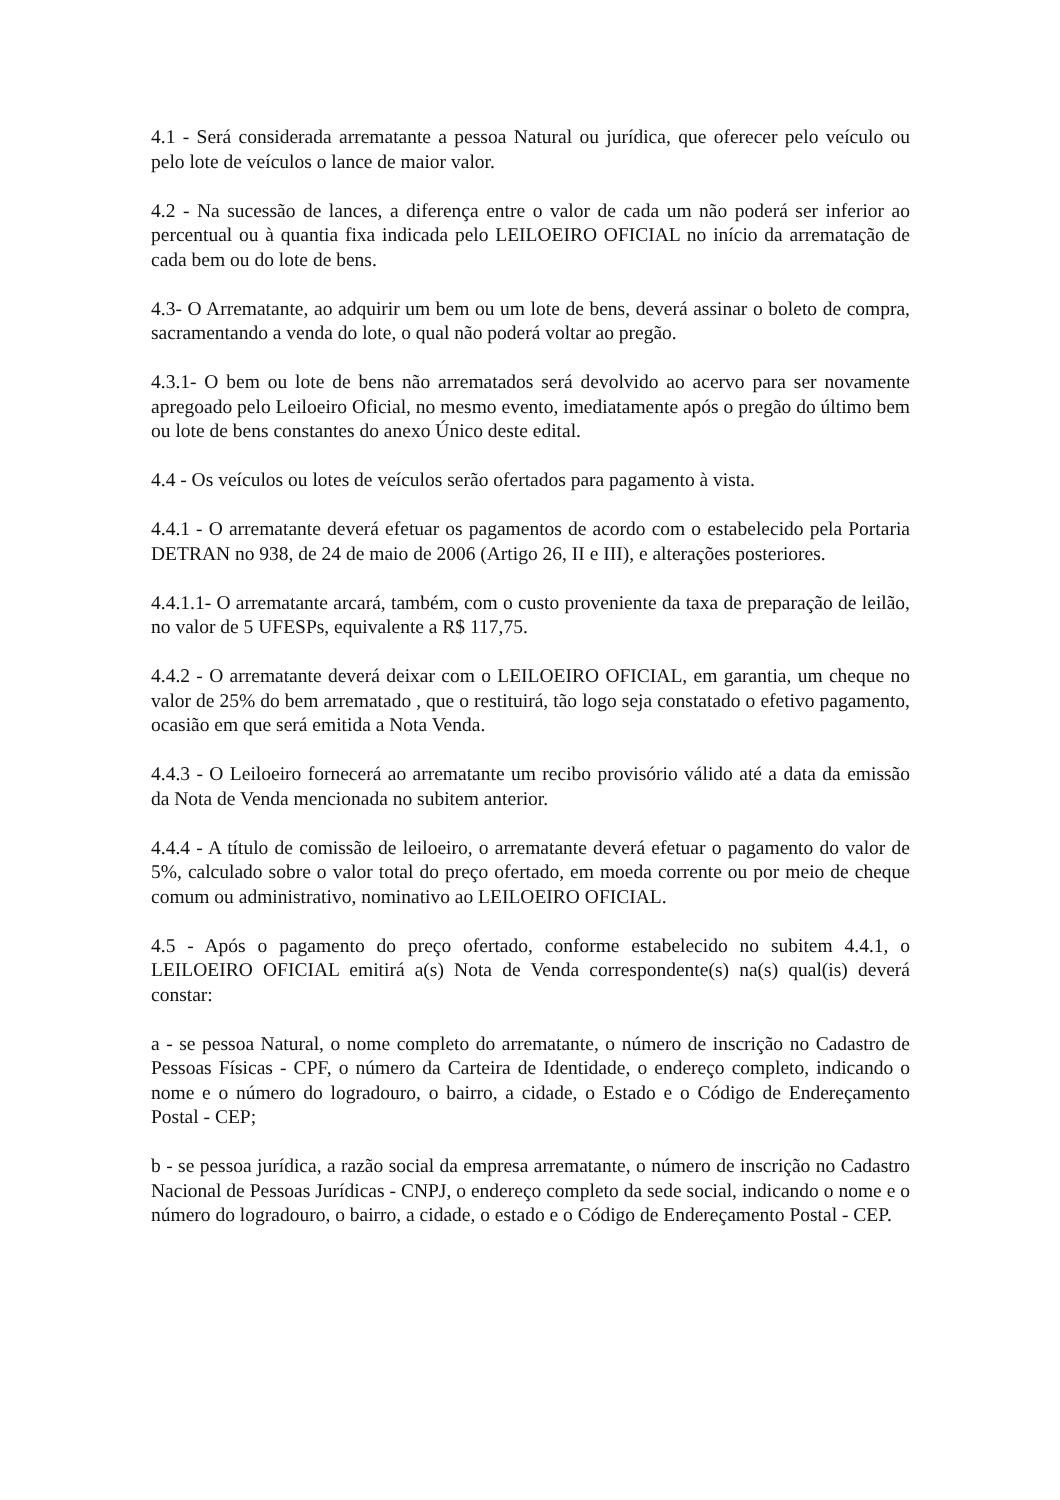4.1 - Será considerada arrematante a pessoa Natural ou jurídica, que oferecer pelo veículo ou pelo lote de veículos o lance de maior valor.
4.2 - Na sucessão de lances, a diferença entre o valor de cada um não poderá ser inferior ao percentual ou à quantia fixa indicada pelo LEILOEIRO OFICIAL no início da arrematação de cada bem ou do lote de bens.
4.3- O Arrematante, ao adquirir um bem ou um lote de bens, deverá assinar o boleto de compra, sacramentando a venda do lote, o qual não poderá voltar ao pregão.
4.3.1- O bem ou lote de bens não arrematados será devolvido ao acervo para ser novamente apregoado pelo Leiloeiro Oficial, no mesmo evento, imediatamente após o pregão do último bem ou lote de bens constantes do anexo Único deste edital.
4.4 - Os veículos ou lotes de veículos serão ofertados para pagamento à vista.
4.4.1 - O arrematante deverá efetuar os pagamentos de acordo com o estabelecido pela Portaria DETRAN no 938, de 24 de maio de 2006 (Artigo 26, II e III), e alterações posteriores.
4.4.1.1- O arrematante arcará, também, com o custo proveniente da taxa de preparação de leilão, no valor de 5 UFESPs, equivalente a R$ 117,75.
4.4.2 - O arrematante deverá deixar com o LEILOEIRO OFICIAL, em garantia, um cheque no valor de 25% do bem arrematado , que o restituirá, tão logo seja constatado o efetivo pagamento, ocasião em que será emitida a Nota Venda.
4.4.3 - O Leiloeiro fornecerá ao arrematante um recibo provisório válido até a data da emissão da Nota de Venda mencionada no subitem anterior.
4.4.4 - A título de comissão de leiloeiro, o arrematante deverá efetuar o pagamento do valor de 5%, calculado sobre o valor total do preço ofertado, em moeda corrente ou por meio de cheque comum ou administrativo, nominativo ao LEILOEIRO OFICIAL.
4.5 - Após o pagamento do preço ofertado, conforme estabelecido no subitem 4.4.1, o LEILOEIRO OFICIAL emitirá a(s) Nota de Venda correspondente(s) na(s) qual(is) deverá constar:
a - se pessoa Natural, o nome completo do arrematante, o número de inscrição no Cadastro de Pessoas Físicas - CPF, o número da Carteira de Identidade, o endereço completo, indicando o nome e o número do logradouro, o bairro, a cidade, o Estado e o Código de Endereçamento Postal - CEP;
b - se pessoa jurídica, a razão social da empresa arrematante, o número de inscrição no Cadastro Nacional de Pessoas Jurídicas - CNPJ, o endereço completo da sede social, indicando o nome e o número do logradouro, o bairro, a cidade, o estado e o Código de Endereçamento Postal - CEP.